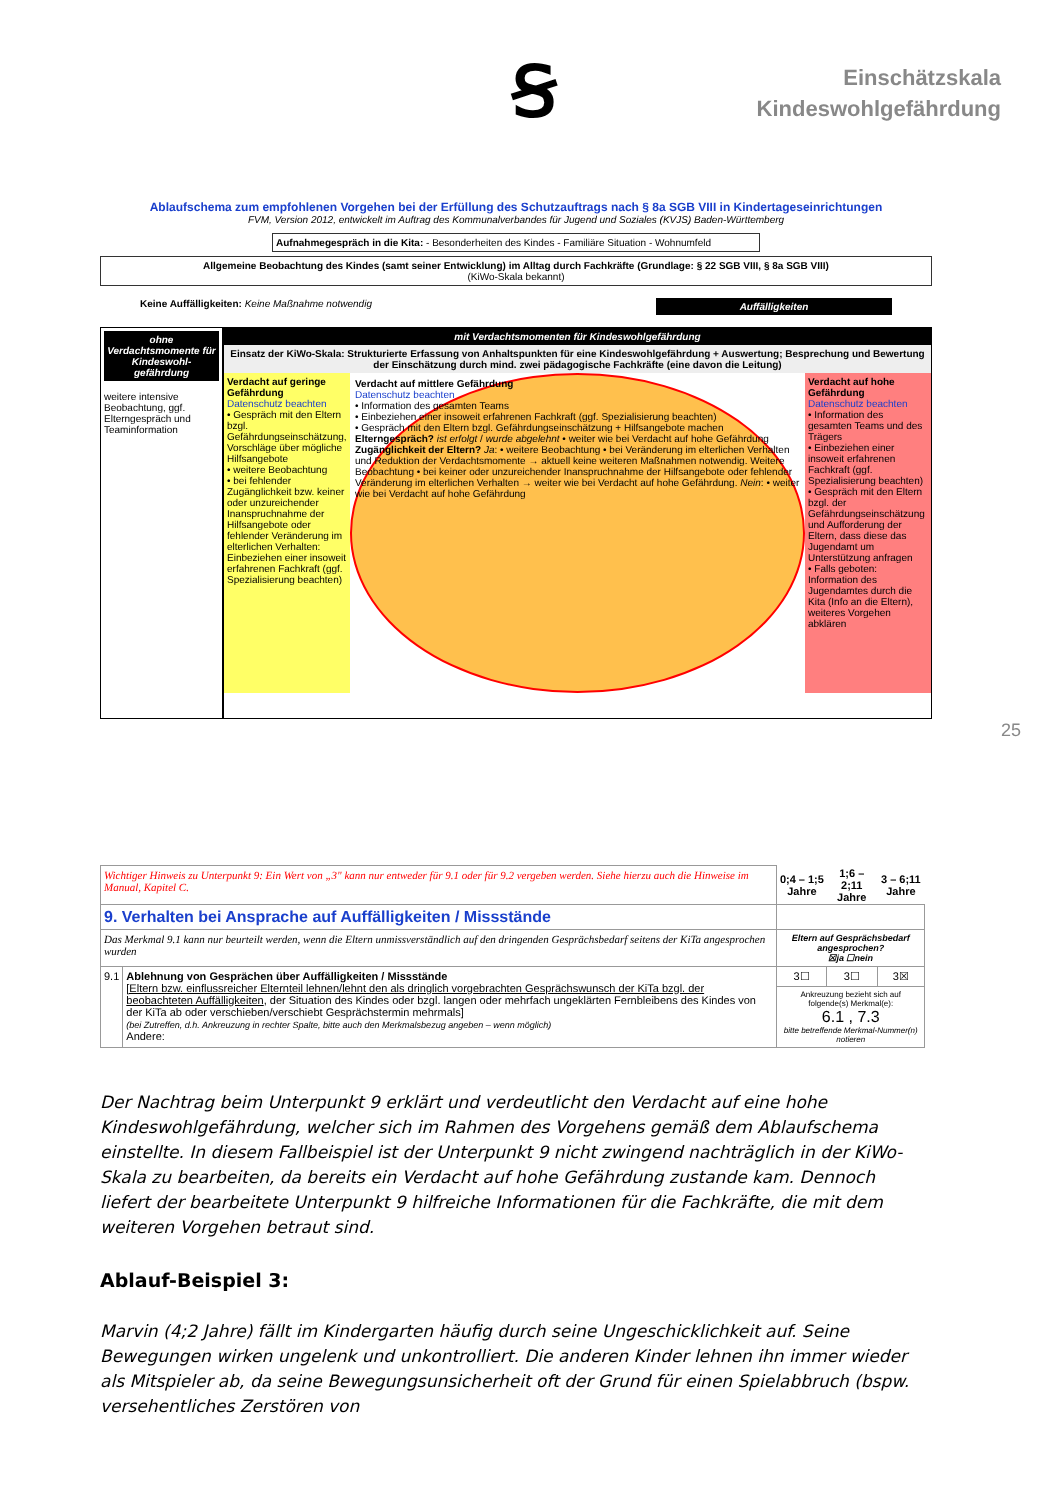Ꞩ
Einschätzskala
Kindeswohlgefährdung
Ablaufschema zum empfohlenen Vorgehen bei der Erfüllung des Schutzauftrags nach § 8a SGB VIII in Kindertageseinrichtungen
FVM, Version 2012, entwickelt im Auftrag des Kommunalverbandes für Jugend und Soziales (KVJS) Baden-Württemberg
Aufnahmegespräch in die Kita: - Besonderheiten des Kindes - Familiäre Situation - Wohnumfeld
Allgemeine Beobachtung des Kindes (samt seiner Entwicklung) im Alltag durch Fachkräfte (Grundlage: § 22 SGB VIII, § 8a SGB VIII)
(KiWo-Skala bekannt)
Keine Auffälligkeiten: Keine Maßnahme notwendig Auffälligkeiten
ohne Verdachtsmomente für Kindeswohl-gefährdung
weitere intensive Beobachtung, ggf. Elterngespräch und Teaminformation
mit Verdachtsmomenten für Kindeswohlgefährdung
Einsatz der KiWo-Skala: Strukturierte Erfassung von Anhaltspunkten für eine Kindeswohlgefährdung + Auswertung; Besprechung und Bewertung der Einschätzung durch mind. zwei pädagogische Fachkräfte (eine davon die Leitung)
Verdacht auf geringe Gefährdung
Datenschutz beachten
• Gespräch mit den Eltern bzgl. Gefährdungseinschätzung, Vorschläge über mögliche Hilfsangebote
• weitere Beobachtung
• bei fehlender Zugänglichkeit bzw. keiner oder unzureichender Inanspruchnahme der Hilfsangebote oder fehlender Veränderung im elterlichen Verhalten: Einbeziehen einer insoweit erfahrenen Fachkraft (ggf. Spezialisierung beachten)
Verdacht auf mittlere Gefährdung
Datenschutz beachten
• Information des gesamten Teams
• Einbeziehen einer insoweit erfahrenen Fachkraft (ggf. Spezialisierung beachten)
• Gespräch mit den Eltern bzgl. Gefährdungseinschätzung + Hilfsangebote machen
Elterngespräch? ist erfolgt / wurde abgelehnt • weiter wie bei Verdacht auf hohe Gefährdung
Zugänglichkeit der Eltern? Ja: • weitere Beobachtung • bei Veränderung im elterlichen Verhalten und Reduktion der Verdachtsmomente → aktuell keine weiteren Maßnahmen notwendig. Weitere Beobachtung • bei keiner oder unzureichender Inanspruchnahme der Hilfsangebote oder fehlender Veränderung im elterlichen Verhalten → weiter wie bei Verdacht auf hohe Gefährdung. Nein: • weiter wie bei Verdacht auf hohe Gefährdung
Verdacht auf hohe Gefährdung
Datenschutz beachten
• Information des gesamten Teams und des Trägers
• Einbeziehen einer insoweit erfahrenen Fachkraft (ggf. Spezialisierung beachten)
• Gespräch mit den Eltern bzgl. der Gefährdungseinschätzung und Aufforderung der Eltern, dass diese das Jugendamt um Unterstützung anfragen
• Falls geboten: Information des Jugendamtes durch die Kita (Info an die Eltern), weiteres Vorgehen abklären
| Wichtiger Hinweis zu Unterpunkt 9: Ein Wert von „3" kann nur entweder für 9.1 oder für 9.2 vergeben werden. Siehe hierzu auch die Hinweise im Manual, Kapitel C. | | 0;4 – 1;5 Jahre | 1;6 – 2;11 Jahre | 3 – 6;11 Jahre |
| 9. Verhalten bei Ansprache auf Auffälligkeiten / Missstände | | | | |
| Das Merkmal 9.1 kann nur beurteilt werden, wenn die Eltern unmissverständlich auf den dringenden Gesprächsbedarf seitens der KiTa angesprochen wurden | | Eltern auf Gesprächsbedarf angesprochen? ☒ja ☐nein | | |
| 9.1 | Ablehnung von Gesprächen über Auffälligkeiten / Missstände [Eltern bzw. einflussreicher Elternteil lehnen/lehnt den als dringlich vorgebrachten Gesprächswunsch der KiTa bzgl. der beobachteten Auffälligkeiten , der Situation des Kindes oder bzgl. langen oder mehrfach ungeklärten Fernbleibens des Kindes von der KiTa ab oder verschieben/verschiebt Gesprächstermin mehrmals] (bei Zutreffen, d.h. Ankreuzung in rechter Spalte, bitte auch den Merkmalsbezug angeben – wenn möglich) Andere: | 3☐ | 3☐ | 3☒ |
| | | Ankreuzung bezieht sich auf folgende(s) Merkmal(e): 6.1 , 7.3 bitte betreffende Merkmal-Nummer(n) notieren | | |
Der Nachtrag beim Unterpunkt 9 erklärt und verdeutlicht den Verdacht auf eine hohe Kindeswohlgefährdung, welcher sich im Rahmen des Vorgehens gemäß dem Ablaufschema einstellte. In diesem Fallbeispiel ist der Unterpunkt 9 nicht zwingend nachträglich in der KiWo-Skala zu bearbeiten, da bereits ein Verdacht auf hohe Gefährdung zustande kam. Dennoch liefert der bearbeitete Unterpunkt 9 hilfreiche Informationen für die Fachkräfte, die mit dem weiteren Vorgehen betraut sind.
Ablauf-Beispiel 3:
Marvin (4;2 Jahre) fällt im Kindergarten häufig durch seine Ungeschicklichkeit auf. Seine Bewegungen wirken ungelenk und unkontrolliert. Die anderen Kinder lehnen ihn immer wieder als Mitspieler ab, da seine Bewegungsunsicherheit oft der Grund für einen Spielabbruch (bspw. versehentliches Zerstören von
25